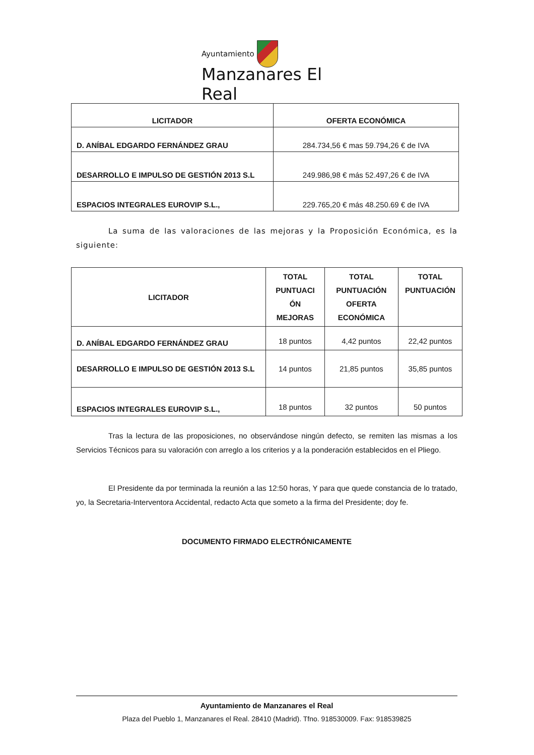Ayuntamiento
Manzanares El Real
| LICITADOR | OFERTA ECONÓMICA |
| --- | --- |
| D. ANÍBAL EDGARDO FERNÁNDEZ GRAU | 284.734,56 € mas 59.794,26 € de IVA |
| DESARROLLO E IMPULSO DE GESTIÓN 2013 S.L | 249.986,98 € más 52.497,26 € de IVA |
| ESPACIOS INTEGRALES EUROVIP S.L., | 229.765,20 € más 48.250.69 € de IVA |
La suma de las valoraciones de las mejoras y la Proposición Económica, es la siguiente:
| LICITADOR | TOTAL PUNTUACI ÓN MEJORAS | TOTAL PUNTUACIÓN OFERTA ECONÓMICA | TOTAL PUNTUACIÓN |
| --- | --- | --- | --- |
| D. ANÍBAL EDGARDO FERNÁNDEZ GRAU | 18 puntos | 4,42 puntos | 22,42 puntos |
| DESARROLLO E IMPULSO DE GESTIÓN 2013 S.L | 14 puntos | 21,85 puntos | 35,85 puntos |
| ESPACIOS INTEGRALES EUROVIP S.L., | 18 puntos | 32 puntos | 50 puntos |
Tras la lectura de las proposiciones, no observándose ningún defecto, se remiten las mismas a los Servicios Técnicos para su valoración con arreglo a los criterios y a la ponderación establecidos en el Pliego.
El Presidente da por terminada la reunión a las 12:50 horas, Y para que quede constancia de lo tratado, yo, la Secretaria-Interventora Accidental, redacto Acta que someto a la firma del Presidente; doy fe.
DOCUMENTO FIRMADO ELECTRÓNICAMENTE
Ayuntamiento de Manzanares el Real
Plaza del Pueblo 1, Manzanares el Real. 28410 (Madrid). Tfno. 918530009. Fax: 918539825